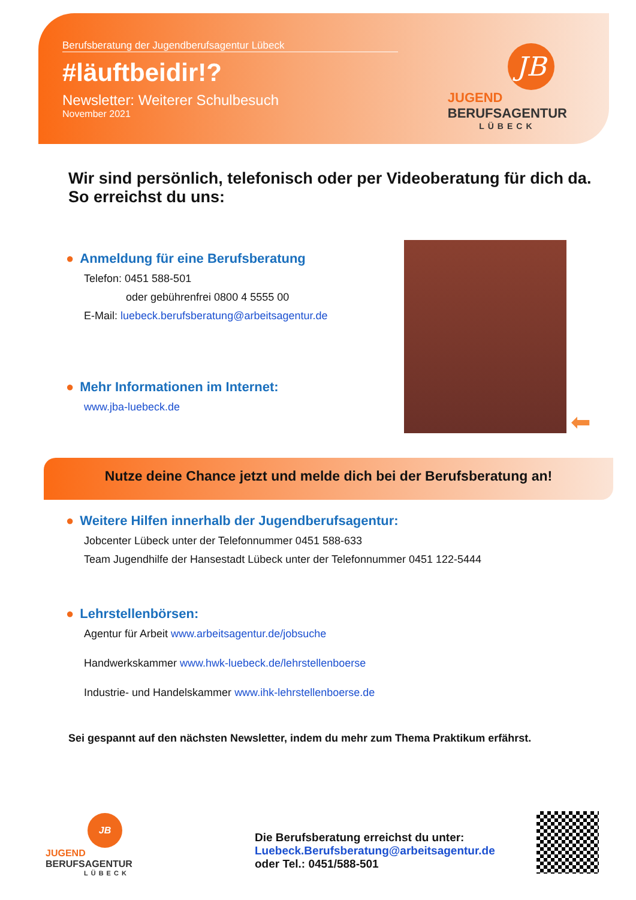Berufsberatung der Jugendberufsagentur Lübeck
#läuftbeidir!?
Newsletter: Weiterer Schulbesuch
November 2021
JB
JUGEND
BERUFSAGENTUR
LÜBECK
Wir sind persönlich, telefonisch oder per Videoberatung für dich da. So erreichst du uns:
● Anmeldung für eine Berufsberatung
Telefon: 0451 588-501
oder gebührenfrei 0800 4 5555 00
E-Mail: luebeck.berufsberatung@arbeitsagentur.de
● Mehr Informationen im Internet:
www.jba-luebeck.de
⬅
Nutze deine Chance jetzt und melde dich bei der Berufsberatung an!
● Weitere Hilfen innerhalb der Jugendberufsagentur:
Jobcenter Lübeck unter der Telefonnummer 0451 588-633
Team Jugendhilfe der Hansestadt Lübeck unter der Telefonnummer 0451 122-5444
● Lehrstellenbörsen:
Agentur für Arbeit www.arbeitsagentur.de/jobsuche
Handwerkskammer www.hwk-luebeck.de/lehrstellenboerse
Industrie- und Handelskammer www.ihk-lehrstellenboerse.de
Sei gespannt auf den nächsten Newsletter, indem du mehr zum Thema Praktikum erfährst.
JB
JUGEND
BERUFSAGENTUR
LÜBECK
Die Berufsberatung erreichst du unter:
Luebeck.Berufsberatung@arbeitsagentur.de
oder Tel.: 0451/588-501